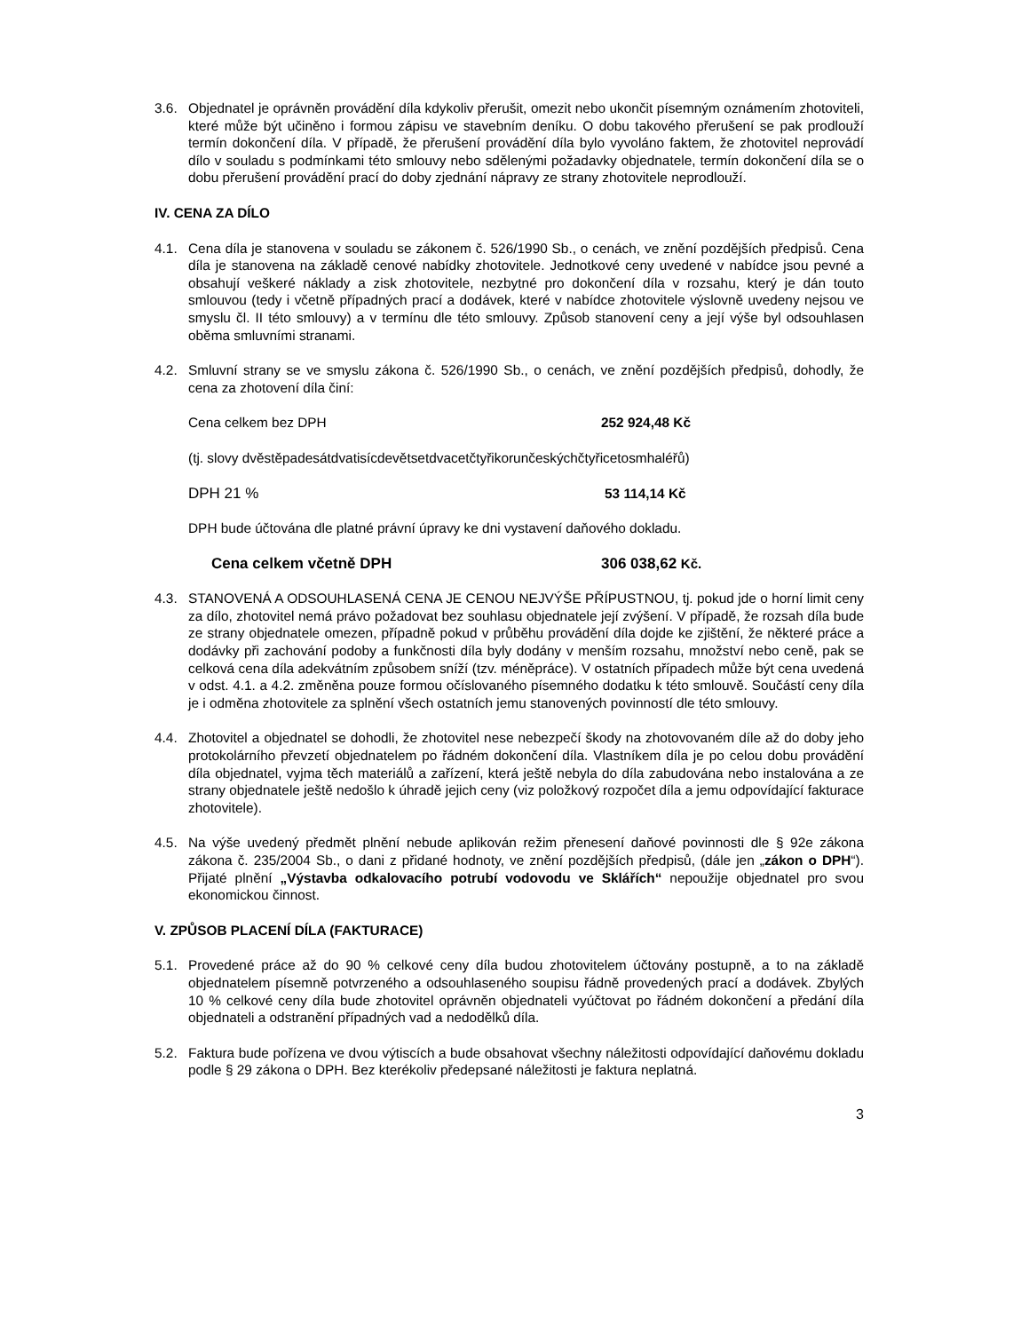3.6. Objednatel je oprávněn provádění díla kdykoliv přerušit, omezit nebo ukončit písemným oznámením zhotoviteli, které může být učiněno i formou zápisu ve stavebním deníku. O dobu takového přerušení se pak prodlouží termín dokončení díla. V případě, že přerušení provádění díla bylo vyvoláno faktem, že zhotovitel neprovádí dílo v souladu s podmínkami této smlouvy nebo sdělenými požadavky objednatele, termín dokončení díla se o dobu přerušení provádění prací do doby zjednání nápravy ze strany zhotovitele neprodlouží.
IV. CENA ZA DÍLO
4.1. Cena díla je stanovena v souladu se zákonem č. 526/1990 Sb., o cenách, ve znění pozdějších předpisů. Cena díla je stanovena na základě cenové nabídky zhotovitele. Jednotkové ceny uvedené v nabídce jsou pevné a obsahují veškeré náklady a zisk zhotovitele, nezbytné pro dokončení díla v rozsahu, který je dán touto smlouvou (tedy i včetně případných prací a dodávek, které v nabídce zhotovitele výslovně uvedeny nejsou ve smyslu čl. II této smlouvy) a v termínu dle této smlouvy. Způsob stanovení ceny a její výše byl odsouhlasen oběma smluvními stranami.
4.2. Smluvní strany se ve smyslu zákona č. 526/1990 Sb., o cenách, ve znění pozdějších předpisů, dohodly, že cena za zhotovení díla činí:
Cena celkem bez DPH 252 924,48 Kč
(tj. slovy dvěstěpadesátdvatisícdevětsetdvacetčtyřikorunčeskýchčtyřicetosmhaléřů)
DPH 21 % 53 114,14 Kč
DPH bude účtována dle platné právní úpravy ke dni vystavení daňového dokladu.
Cena celkem včetně DPH 306 038,62 Kč.
4.3. STANOVENÁ A ODSOUHLASENÁ CENA JE CENOU NEJVÝŠE PŘÍPUSTNOU, tj. pokud jde o horní limit ceny za dílo, zhotovitel nemá právo požadovat bez souhlasu objednatele její zvýšení. V případě, že rozsah díla bude ze strany objednatele omezen, případně pokud v průběhu provádění díla dojde ke zjištění, že některé práce a dodávky při zachování podoby a funkčnosti díla byly dodány v menším rozsahu, množství nebo ceně, pak se celková cena díla adekvátním způsobem sníží (tzv. méněpráce). V ostatních případech může být cena uvedená v odst. 4.1. a 4.2. změněna pouze formou očíslovaného písemného dodatku k této smlouvě. Součástí ceny díla je i odměna zhotovitele za splnění všech ostatních jemu stanovených povinností dle této smlouvy.
4.4. Zhotovitel a objednatel se dohodli, že zhotovitel nese nebezpečí škody na zhotovovaném díle až do doby jeho protokolárního převzetí objednatelem po řádném dokončení díla. Vlastníkem díla je po celou dobu provádění díla objednatel, vyjma těch materiálů a zařízení, která ještě nebyla do díla zabudována nebo instalována a ze strany objednatele ještě nedošlo k úhradě jejich ceny (viz položkový rozpočet díla a jemu odpovídající fakturace zhotovitele).
4.5. Na výše uvedený předmět plnění nebude aplikován režim přenesení daňové povinnosti dle § 92e zákona zákona č. 235/2004 Sb., o dani z přidané hodnoty, ve znění pozdějších předpisů, (dále jen „zákon o DPH“). Přijaté plnění „Výstavba odkalovacího potrubí vodovodu ve Sklářích“ nepoužije objednatel pro svou ekonomickou činnost.
V. ZPŮSOB PLACENÍ DÍLA (FAKTURACE)
5.1. Provedené práce až do 90 % celkové ceny díla budou zhotovitelem účtovány postupně, a to na základě objednatelem písemně potvrzeného a odsouhlaseného soupisu řádně provedených prací a dodávek. Zbylých 10 % celkové ceny díla bude zhotovitel oprávněn objednateli vyúčtovat po řádném dokončení a předání díla objednateli a odstranění případných vad a nedodělků díla.
5.2. Faktura bude pořízena ve dvou výtiscích a bude obsahovat všechny náležitosti odpovídající daňovému dokladu podle § 29 zákona o DPH. Bez kterékoliv předepsané náležitosti je faktura neplatná.
3